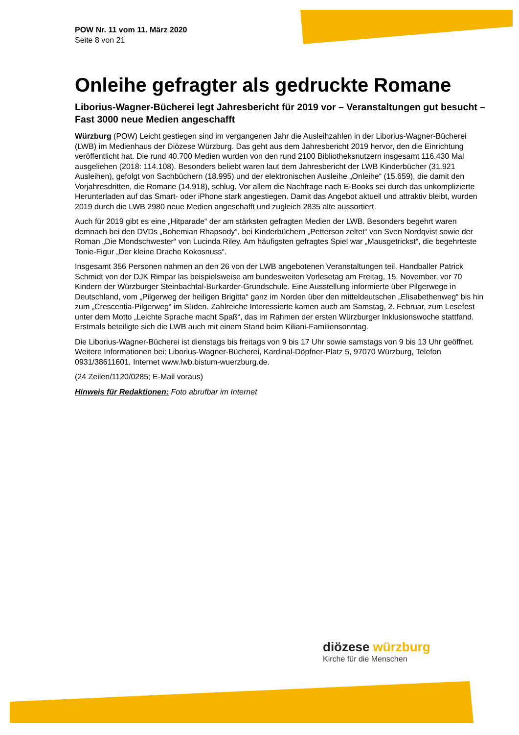POW Nr. 11 vom 11. März 2020
Seite 8 von 21
Onleihe gefragter als gedruckte Romane
Liborius-Wagner-Bücherei legt Jahresbericht für 2019 vor – Veranstaltungen gut besucht – Fast 3000 neue Medien angeschafft
Würzburg (POW) Leicht gestiegen sind im vergangenen Jahr die Ausleihzahlen in der Liborius-Wagner-Bücherei (LWB) im Medienhaus der Diözese Würzburg. Das geht aus dem Jahresbericht 2019 hervor, den die Einrichtung veröffentlicht hat. Die rund 40.700 Medien wurden von den rund 2100 Bibliotheksnutzern insgesamt 116.430 Mal ausgeliehen (2018: 114.108). Besonders beliebt waren laut dem Jahresbericht der LWB Kinderbücher (31.921 Ausleihen), gefolgt von Sachbüchern (18.995) und der elektronischen Ausleihe „Onleihe“ (15.659), die damit den Vorjahresdritten, die Romane (14.918), schlug. Vor allem die Nachfrage nach E-Books sei durch das unkomplizierte Herunterladen auf das Smart- oder iPhone stark angestiegen. Damit das Angebot aktuell und attraktiv bleibt, wurden 2019 durch die LWB 2980 neue Medien angeschafft und zugleich 2835 alte aussortiert.
Auch für 2019 gibt es eine „Hitparade“ der am stärksten gefragten Medien der LWB. Besonders begehrt waren demnach bei den DVDs „Bohemian Rhapsody“, bei Kinderbüchern „Petterson zeltet“ von Sven Nordqvist sowie der Roman „Die Mondschwester“ von Lucinda Riley. Am häufigsten gefragtes Spiel war „Mausgetrickst“, die begehrteste Tonie-Figur „Der kleine Drache Kokosnuss“.
Insgesamt 356 Personen nahmen an den 26 von der LWB angebotenen Veranstaltungen teil. Handballer Patrick Schmidt von der DJK Rimpar las beispielsweise am bundesweiten Vorlesetag am Freitag, 15. November, vor 70 Kindern der Würzburger Steinbachtal-Burkarder-Grundschule. Eine Ausstellung informierte über Pilgerwege in Deutschland, vom „Pilgerweg der heiligen Brigitta“ ganz im Norden über den mitteldeutschen „Elisabethenweg“ bis hin zum „Crescentia-Pilgerweg“ im Süden. Zahlreiche Interessierte kamen auch am Samstag, 2. Februar, zum Lesefest unter dem Motto „Leichte Sprache macht Spaß“, das im Rahmen der ersten Würzburger Inklusionswoche stattfand. Erstmals beteiligte sich die LWB auch mit einem Stand beim Kiliani-Familiensonntag.
Die Liborius-Wagner-Bücherei ist dienstags bis freitags von 9 bis 17 Uhr sowie samstags von 9 bis 13 Uhr geöffnet. Weitere Informationen bei: Liborius-Wagner-Bücherei, Kardinal-Döpfner-Platz 5, 97070 Würzburg, Telefon 0931/38611601, Internet www.lwb.bistum-wuerzburg.de.
(24 Zeilen/1120/0285; E-Mail voraus)
Hinweis für Redaktionen: Foto abrufbar im Internet
diözese würzburg
Kirche für die Menschen